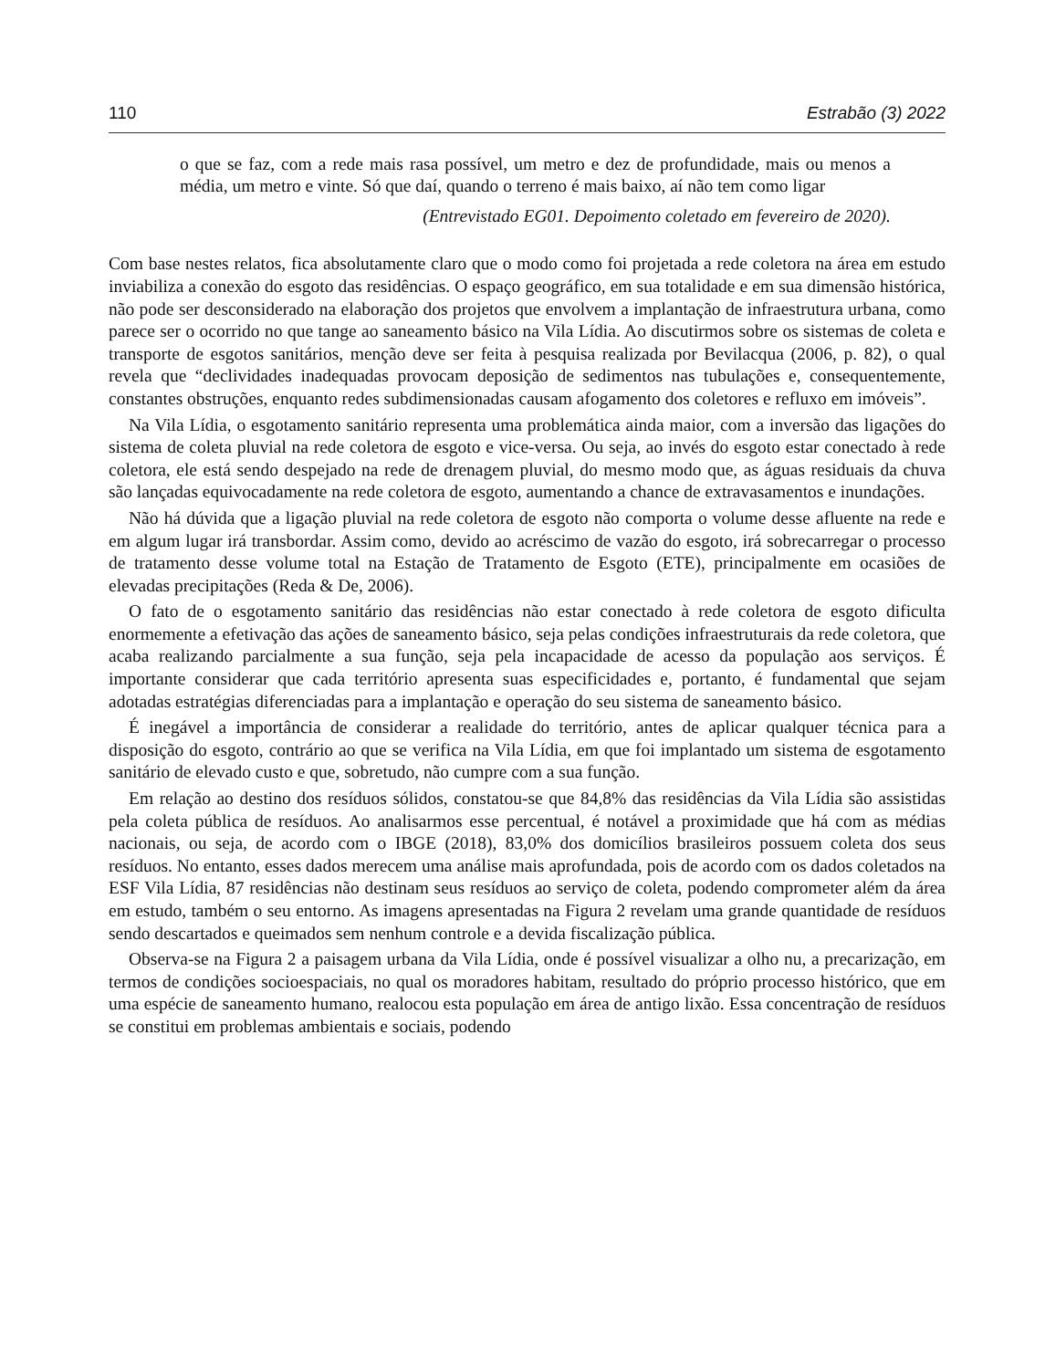110 Estrabão (3) 2022
o que se faz, com a rede mais rasa possível, um metro e dez de profundidade, mais ou menos a média, um metro e vinte. Só que daí, quando o terreno é mais baixo, aí não tem como ligar
(Entrevistado EG01. Depoimento coletado em fevereiro de 2020).
Com base nestes relatos, fica absolutamente claro que o modo como foi projetada a rede coletora na área em estudo inviabiliza a conexão do esgoto das residências. O espaço geográfico, em sua totalidade e em sua dimensão histórica, não pode ser desconsiderado na elaboração dos projetos que envolvem a implantação de infraestrutura urbana, como parece ser o ocorrido no que tange ao saneamento básico na Vila Lídia. Ao discutirmos sobre os sistemas de coleta e transporte de esgotos sanitários, menção deve ser feita à pesquisa realizada por Bevilacqua (2006, p. 82), o qual revela que “declividades inadequadas provocam deposição de sedimentos nas tubulações e, consequentemente, constantes obstruções, enquanto redes subdimensionadas causam afogamento dos coletores e refluxo em imóveis”.
Na Vila Lídia, o esgotamento sanitário representa uma problemática ainda maior, com a inversão das ligações do sistema de coleta pluvial na rede coletora de esgoto e vice-versa. Ou seja, ao invés do esgoto estar conectado à rede coletora, ele está sendo despejado na rede de drenagem pluvial, do mesmo modo que, as águas residuais da chuva são lançadas equivocadamente na rede coletora de esgoto, aumentando a chance de extravasamentos e inundações.
Não há dúvida que a ligação pluvial na rede coletora de esgoto não comporta o volume desse afluente na rede e em algum lugar irá transbordar. Assim como, devido ao acréscimo de vazão do esgoto, irá sobrecarregar o processo de tratamento desse volume total na Estação de Tratamento de Esgoto (ETE), principalmente em ocasiões de elevadas precipitações (Reda & De, 2006).
O fato de o esgotamento sanitário das residências não estar conectado à rede coletora de esgoto dificulta enormemente a efetivação das ações de saneamento básico, seja pelas condições infraestruturais da rede coletora, que acaba realizando parcialmente a sua função, seja pela incapacidade de acesso da população aos serviços. É importante considerar que cada território apresenta suas especificidades e, portanto, é fundamental que sejam adotadas estratégias diferenciadas para a implantação e operação do seu sistema de saneamento básico.
É inegável a importância de considerar a realidade do território, antes de aplicar qualquer técnica para a disposição do esgoto, contrário ao que se verifica na Vila Lídia, em que foi implantado um sistema de esgotamento sanitário de elevado custo e que, sobretudo, não cumpre com a sua função.
Em relação ao destino dos resíduos sólidos, constatou-se que 84,8% das residências da Vila Lídia são assistidas pela coleta pública de resíduos. Ao analisarmos esse percentual, é notável a proximidade que há com as médias nacionais, ou seja, de acordo com o IBGE (2018), 83,0% dos domicílios brasileiros possuem coleta dos seus resíduos. No entanto, esses dados merecem uma análise mais aprofundada, pois de acordo com os dados coletados na ESF Vila Lídia, 87 residências não destinam seus resíduos ao serviço de coleta, podendo comprometer além da área em estudo, também o seu entorno. As imagens apresentadas na Figura 2 revelam uma grande quantidade de resíduos sendo descartados e queimados sem nenhum controle e a devida fiscalização pública.
Observa-se na Figura 2 a paisagem urbana da Vila Lídia, onde é possível visualizar a olho nu, a precarização, em termos de condições socioespaciais, no qual os moradores habitam, resultado do próprio processo histórico, que em uma espécie de saneamento humano, realocou esta população em área de antigo lixão. Essa concentração de resíduos se constitui em problemas ambientais e sociais, podendo